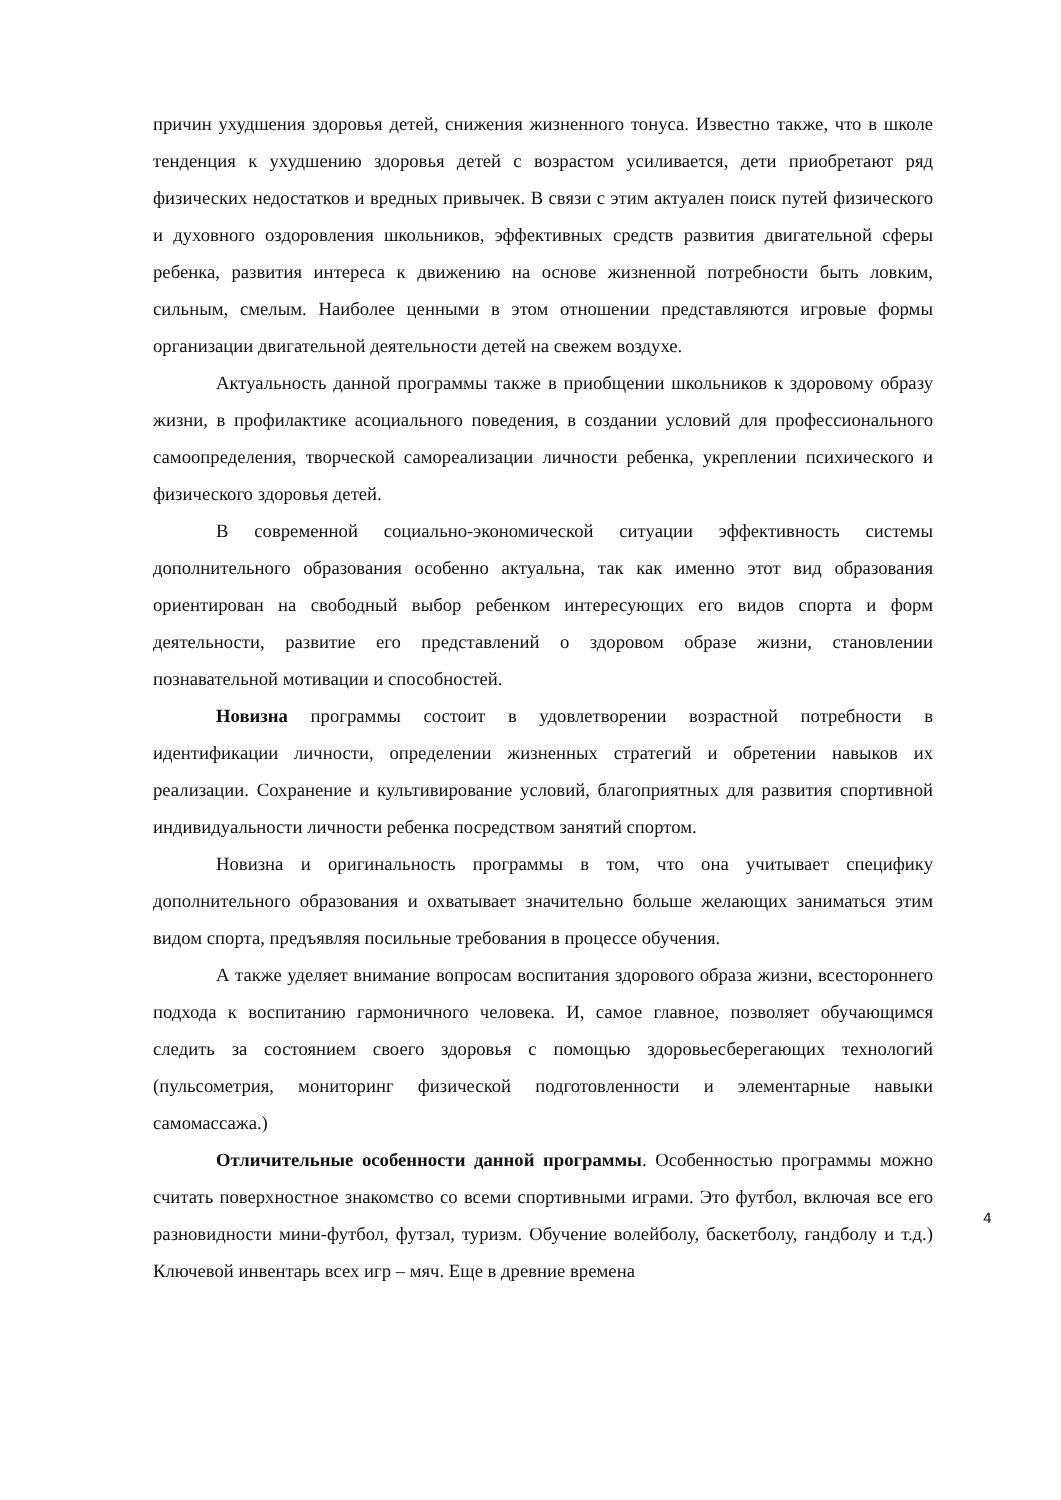причин ухудшения здоровья детей, снижения жизненного тонуса. Известно также, что в школе тенденция к ухудшению здоровья детей с возрастом усиливается, дети приобретают ряд физических недостатков и вредных привычек. В связи с этим актуален поиск путей физического и духовного оздоровления школьников, эффективных средств развития двигательной сферы ребенка, развития интереса к движению на основе жизненной потребности быть ловким, сильным, смелым. Наиболее ценными в этом отношении представляются игровые формы организации двигательной деятельности детей на свежем воздухе.
Актуальность данной программы также в приобщении школьников к здоровому образу жизни, в профилактике асоциального поведения, в создании условий для профессионального самоопределения, творческой самореализации личности ребенка, укреплении психического и физического здоровья детей.
В современной социально-экономической ситуации эффективность системы дополнительного образования особенно актуальна, так как именно этот вид образования ориентирован на свободный выбор ребенком интересующих его видов спорта и форм деятельности, развитие его представлений о здоровом образе жизни, становлении познавательной мотивации и способностей.
Новизна программы состоит в удовлетворении возрастной потребности в идентификации личности, определении жизненных стратегий и обретении навыков их реализации. Сохранение и культивирование условий, благоприятных для развития спортивной индивидуальности личности ребенка посредством занятий спортом.
Новизна и оригинальность программы в том, что она учитывает специфику дополнительного образования и охватывает значительно больше желающих заниматься этим видом спорта, предъявляя посильные требования в процессе обучения.
А также уделяет внимание вопросам воспитания здорового образа жизни, всестороннего подхода к воспитанию гармоничного человека. И, самое главное, позволяет обучающимся следить за состоянием своего здоровья с помощью здоровьесберегающих технологий (пульсометрия, мониторинг физической подготовленности и элементарные навыки самомассажа.)
Отличительные особенности данной программы. Особенностью программы можно считать поверхностное знакомство со всеми спортивными играми. Это футбол, включая все его разновидности мини-футбол, футзал, туризм. Обучение волейболу, баскетболу, гандболу и т.д.) Ключевой инвентарь всех игр – мяч. Еще в древние времена
4